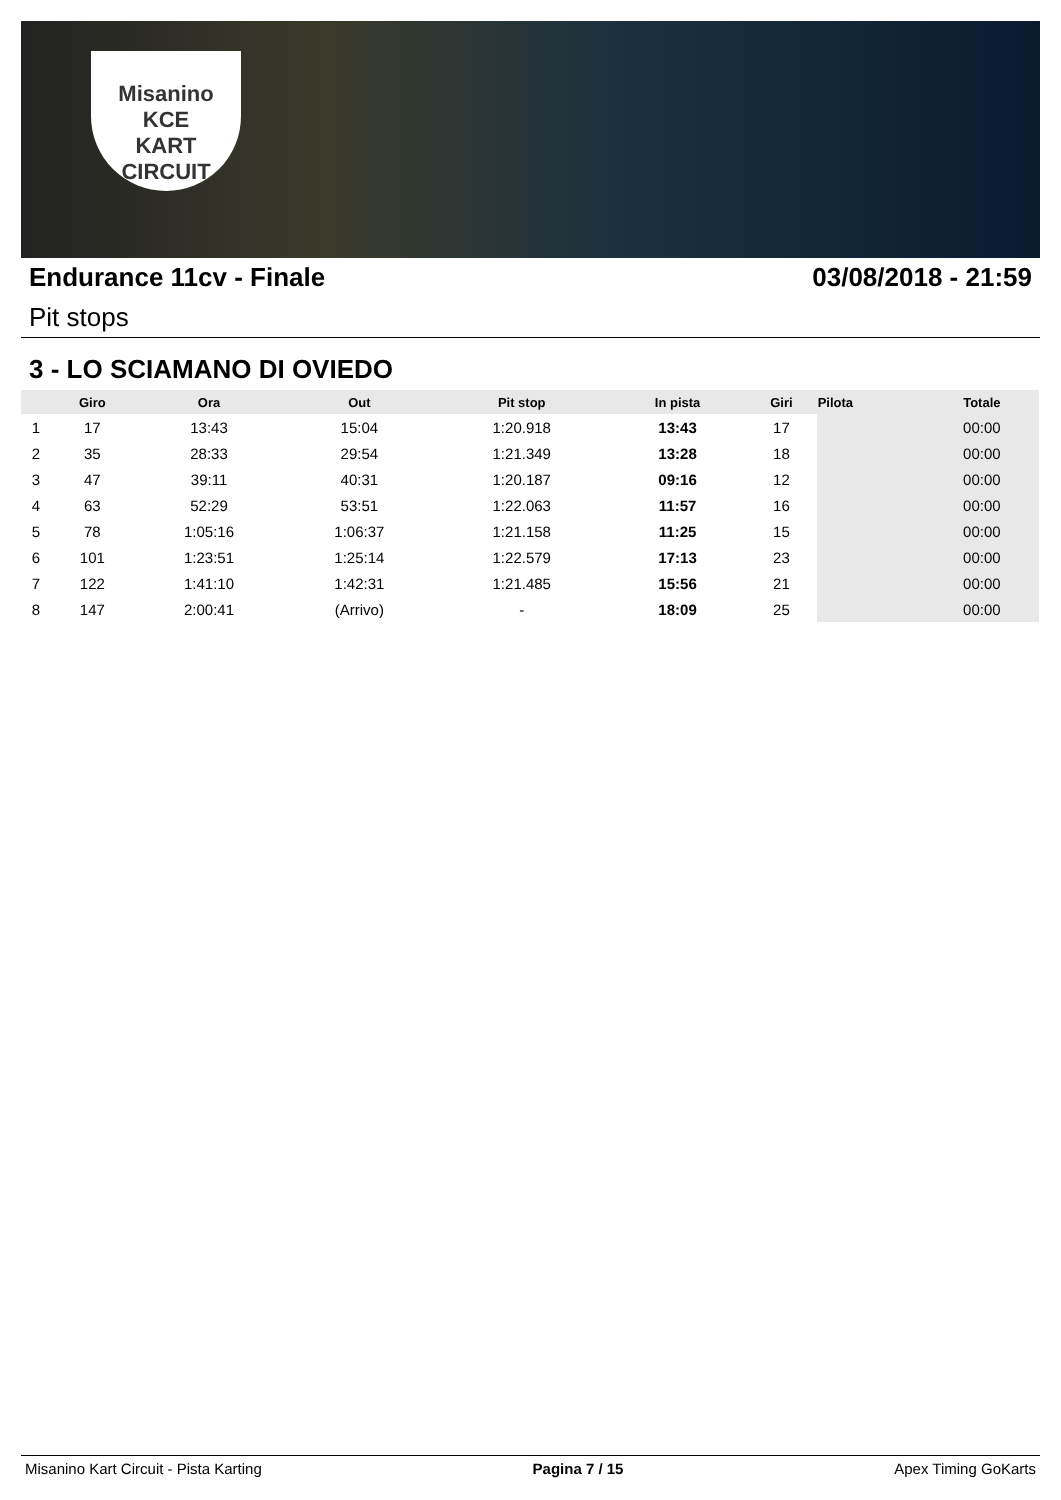Misanino
KCE
KART CIRCUIT
Endurance 11cv - Finale 03/08/2018 - 21:59
Pit stops
3 - LO SCIAMANO DI OVIEDO
| | Giro | Ora | Out | Pit stop | In pista | Giri | Pilota | Totale |
| --- | --- | --- | --- | --- | --- | --- | --- | --- |
| 1 | 17 | 13:43 | 15:04 | 1:20.918 | 13:43 | 17 | | 00:00 |
| 2 | 35 | 28:33 | 29:54 | 1:21.349 | 13:28 | 18 | | 00:00 |
| 3 | 47 | 39:11 | 40:31 | 1:20.187 | 09:16 | 12 | | 00:00 |
| 4 | 63 | 52:29 | 53:51 | 1:22.063 | 11:57 | 16 | | 00:00 |
| 5 | 78 | 1:05:16 | 1:06:37 | 1:21.158 | 11:25 | 15 | | 00:00 |
| 6 | 101 | 1:23:51 | 1:25:14 | 1:22.579 | 17:13 | 23 | | 00:00 |
| 7 | 122 | 1:41:10 | 1:42:31 | 1:21.485 | 15:56 | 21 | | 00:00 |
| 8 | 147 | 2:00:41 | (Arrivo) | - | 18:09 | 25 | | 00:00 |
Misanino Kart Circuit - Pista Karting Pagina 7 / 15 Apex Timing GoKarts